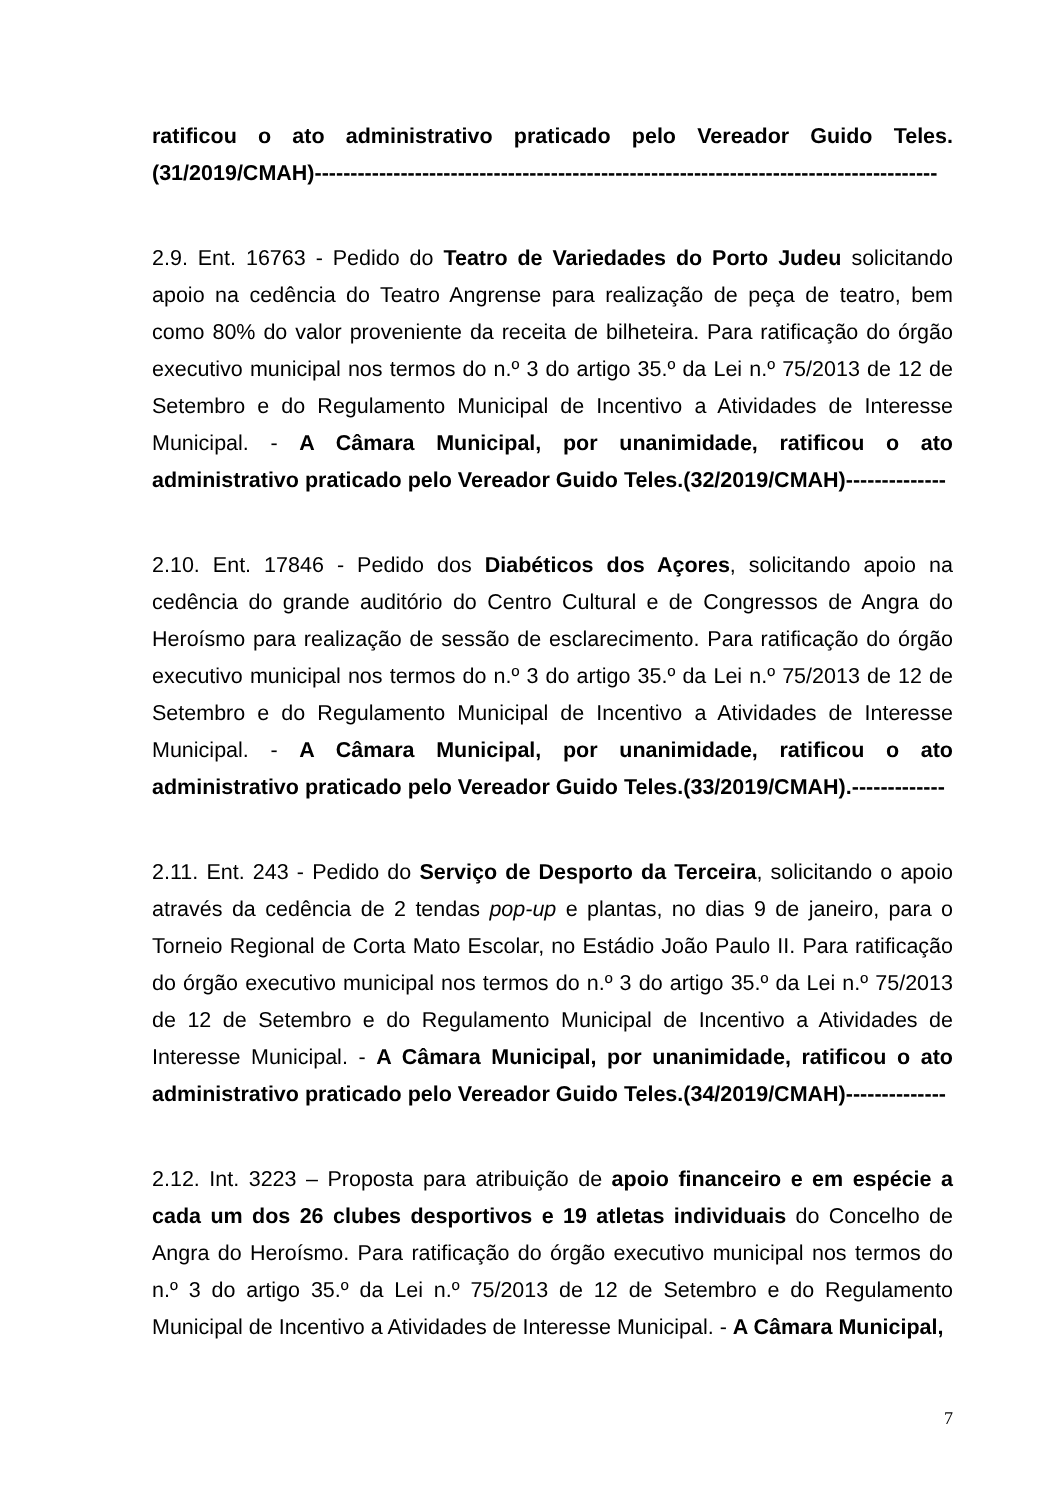ratificou o ato administrativo praticado pelo Vereador Guido Teles. (31/2019/CMAH)---------------------------------------------------------------------------------------
2.9. Ent. 16763 - Pedido do Teatro de Variedades do Porto Judeu solicitando apoio na cedência do Teatro Angrense para realização de peça de teatro, bem como 80% do valor proveniente da receita de bilheteira. Para ratificação do órgão executivo municipal nos termos do n.º 3 do artigo 35.º da Lei n.º 75/2013 de 12 de Setembro e do Regulamento Municipal de Incentivo a Atividades de Interesse Municipal. - A Câmara Municipal, por unanimidade, ratificou o ato administrativo praticado pelo Vereador Guido Teles.(32/2019/CMAH)--------------
2.10. Ent. 17846 - Pedido dos Diabéticos dos Açores, solicitando apoio na cedência do grande auditório do Centro Cultural e de Congressos de Angra do Heroísmo para realização de sessão de esclarecimento. Para ratificação do órgão executivo municipal nos termos do n.º 3 do artigo 35.º da Lei n.º 75/2013 de 12 de Setembro e do Regulamento Municipal de Incentivo a Atividades de Interesse Municipal. - A Câmara Municipal, por unanimidade, ratificou o ato administrativo praticado pelo Vereador Guido Teles.(33/2019/CMAH).-------------
2.11. Ent. 243 - Pedido do Serviço de Desporto da Terceira, solicitando o apoio através da cedência de 2 tendas pop-up e plantas, no dias 9 de janeiro, para o Torneio Regional de Corta Mato Escolar, no Estádio João Paulo II. Para ratificação do órgão executivo municipal nos termos do n.º 3 do artigo 35.º da Lei n.º 75/2013 de 12 de Setembro e do Regulamento Municipal de Incentivo a Atividades de Interesse Municipal. - A Câmara Municipal, por unanimidade, ratificou o ato administrativo praticado pelo Vereador Guido Teles.(34/2019/CMAH)--------------
2.12. Int. 3223 – Proposta para atribuição de apoio financeiro e em espécie a cada um dos 26 clubes desportivos e 19 atletas individuais do Concelho de Angra do Heroísmo. Para ratificação do órgão executivo municipal nos termos do n.º 3 do artigo 35.º da Lei n.º 75/2013 de 12 de Setembro e do Regulamento Municipal de Incentivo a Atividades de Interesse Municipal. - A Câmara Municipal,
7